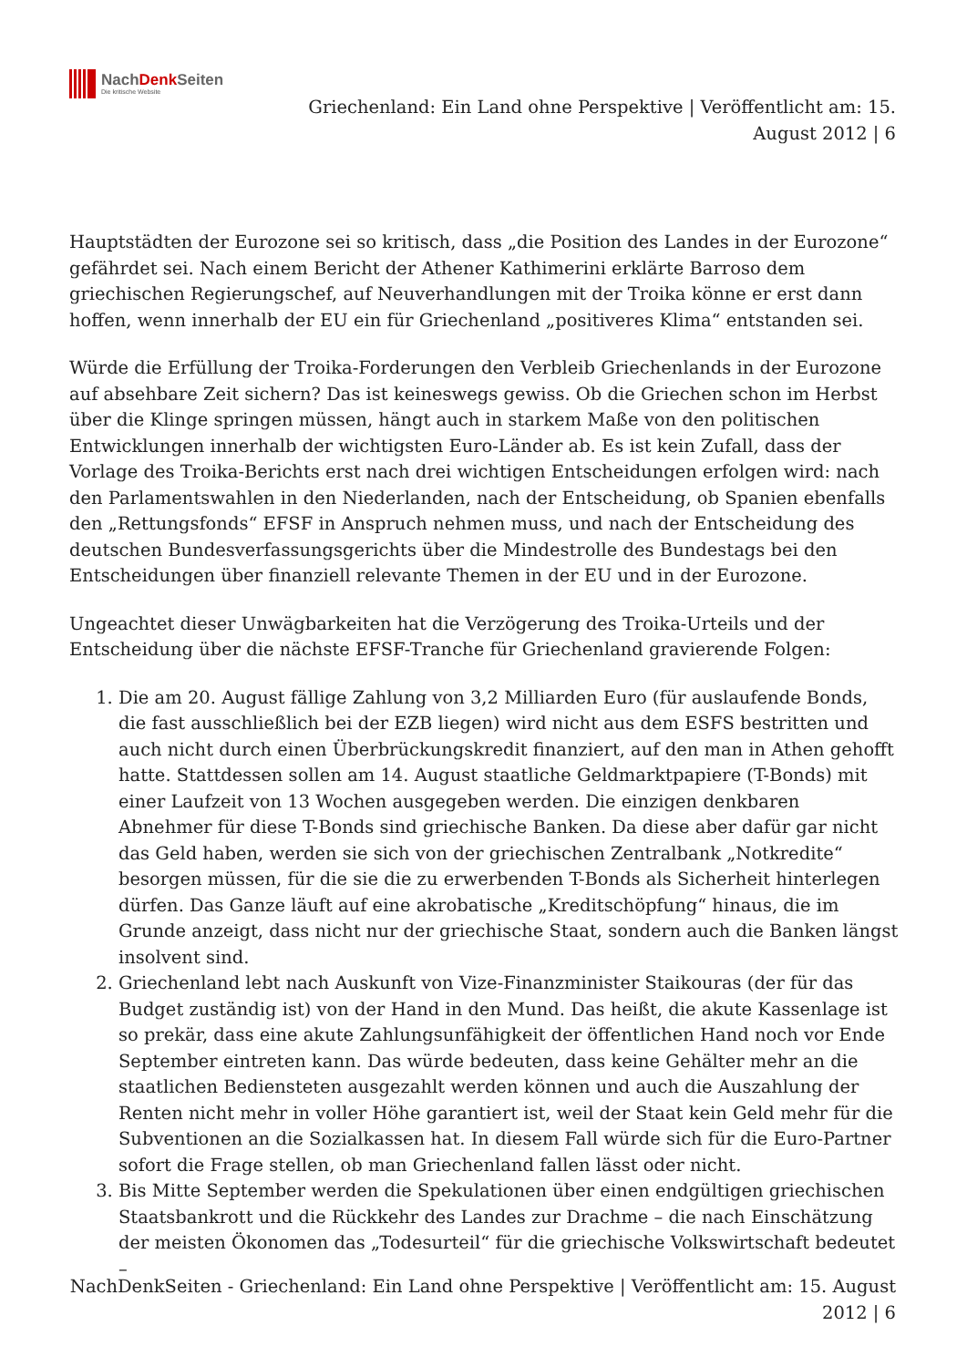NachDenk Seiten
Die kritische Website
Griechenland: Ein Land ohne Perspektive | Veröffentlicht am: 15. August 2012 | 6
Hauptstädten der Eurozone sei so kritisch, dass „die Position des Landes in der Eurozone“ gefährdet sei. Nach einem Bericht der Athener Kathimerini erklärte Barroso dem griechischen Regierungschef, auf Neuverhandlungen mit der Troika könne er erst dann hoffen, wenn innerhalb der EU ein für Griechenland „positiveres Klima“ entstanden sei.
Würde die Erfüllung der Troika-Forderungen den Verbleib Griechenlands in der Eurozone auf absehbare Zeit sichern? Das ist keineswegs gewiss. Ob die Griechen schon im Herbst über die Klinge springen müssen, hängt auch in starkem Maße von den politischen Entwicklungen innerhalb der wichtigsten Euro-Länder ab. Es ist kein Zufall, dass der Vorlage des Troika-Berichts erst nach drei wichtigen Entscheidungen erfolgen wird: nach den Parlamentswahlen in den Niederlanden, nach der Entscheidung, ob Spanien ebenfalls den „Rettungsfonds“ EFSF in Anspruch nehmen muss, und nach der Entscheidung des deutschen Bundesverfassungsgerichts über die Mindestrolle des Bundestags bei den Entscheidungen über finanziell relevante Themen in der EU und in der Eurozone.
Ungeachtet dieser Unwägbarkeiten hat die Verzögerung des Troika-Urteils und der Entscheidung über die nächste EFSF-Tranche für Griechenland gravierende Folgen:
1. Die am 20. August fällige Zahlung von 3,2 Milliarden Euro (für auslaufende Bonds, die fast ausschließlich bei der EZB liegen) wird nicht aus dem ESFS bestritten und auch nicht durch einen Überbrückungskredit finanziert, auf den man in Athen gehofft hatte. Stattdessen sollen am 14. August staatliche Geldmarktpapiere (T-Bonds) mit einer Laufzeit von 13 Wochen ausgegeben werden. Die einzigen denkbaren Abnehmer für diese T-Bonds sind griechische Banken. Da diese aber dafür gar nicht das Geld haben, werden sie sich von der griechischen Zentralbank „Notkredite“ besorgen müssen, für die sie die zu erwerbenden T-Bonds als Sicherheit hinterlegen dürfen. Das Ganze läuft auf eine akrobatische „Kreditschöpfung“ hinaus, die im Grunde anzeigt, dass nicht nur der griechische Staat, sondern auch die Banken längst insolvent sind.
2. Griechenland lebt nach Auskunft von Vize-Finanzminister Staikouras (der für das Budget zuständig ist) von der Hand in den Mund. Das heißt, die akute Kassenlage ist so prekär, dass eine akute Zahlungsunfähigkeit der öffentlichen Hand noch vor Ende September eintreten kann. Das würde bedeuten, dass keine Gehälter mehr an die staatlichen Bediensteten ausgezahlt werden können und auch die Auszahlung der Renten nicht mehr in voller Höhe garantiert ist, weil der Staat kein Geld mehr für die Subventionen an die Sozialkassen hat. In diesem Fall würde sich für die Euro-Partner sofort die Frage stellen, ob man Griechenland fallen lässt oder nicht.
3. Bis Mitte September werden die Spekulationen über einen endgültigen griechischen Staatsbankrott und die Rückkehr des Landes zur Drachme – die nach Einschätzung der meisten Ökonomen das „Todesurteil“ für die griechische Volkswirtschaft bedeutet –
NachDenkSeiten - Griechenland: Ein Land ohne Perspektive | Veröffentlicht am: 15. August 2012 | 6